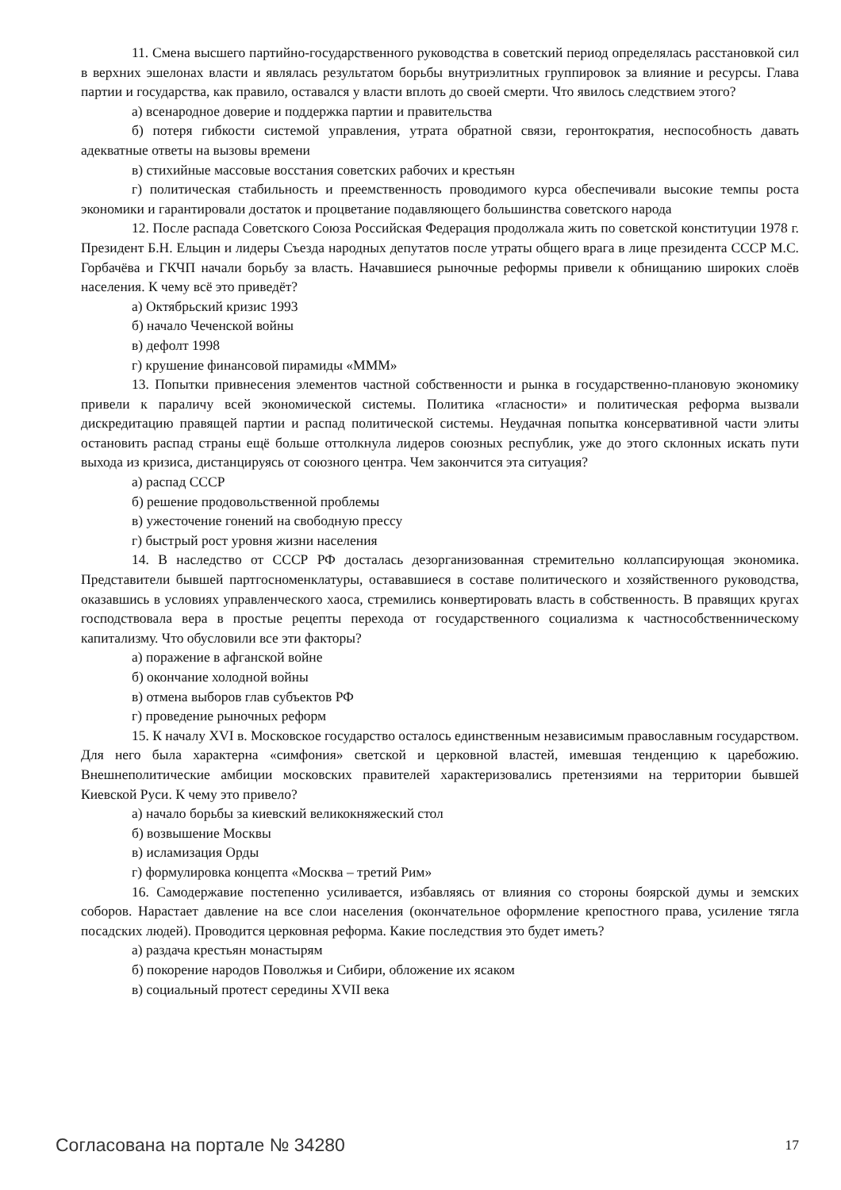11. Смена высшего партийно-государственного руководства в советский период определялась расстановкой сил в верхних эшелонах власти и являлась результатом борьбы внутриэлитных группировок за влияние и ресурсы. Глава партии и государства, как правило, оставался у власти вплоть до своей смерти. Что явилось следствием этого?
а) всенародное доверие и поддержка партии и правительства
б) потеря гибкости системой управления, утрата обратной связи, геронтократия, неспособность давать адекватные ответы на вызовы времени
в) стихийные массовые восстания советских рабочих и крестьян
г) политическая стабильность и преемственность проводимого курса обеспечивали высокие темпы роста экономики и гарантировали достаток и процветание подавляющего большинства советского народа
12. После распада Советского Союза Российская Федерация продолжала жить по советской конституции 1978 г. Президент Б.Н. Ельцин и лидеры Съезда народных депутатов после утраты общего врага в лице президента СССР М.С. Горбачёва и ГКЧП начали борьбу за власть. Начавшиеся рыночные реформы привели к обнищанию широких слоёв населения. К чему всё это приведёт?
а) Октябрьский кризис 1993
б) начало Чеченской войны
в) дефолт 1998
г) крушение финансовой пирамиды «МММ»
13. Попытки привнесения элементов частной собственности и рынка в государственно-плановую экономику привели к параличу всей экономической системы. Политика «гласности» и политическая реформа вызвали дискредитацию правящей партии и распад политической системы. Неудачная попытка консервативной части элиты остановить распад страны ещё больше оттолкнула лидеров союзных республик, уже до этого склонных искать пути выхода из кризиса, дистанцируясь от союзного центра. Чем закончится эта ситуация?
а) распад СССР
б) решение продовольственной проблемы
в) ужесточение гонений на свободную прессу
г) быстрый рост уровня жизни населения
14. В наследство от СССР РФ досталась дезорганизованная стремительно коллапсирующая экономика. Представители бывшей партгосноменклатуры, остававшиеся в составе политического и хозяйственного руководства, оказавшись в условиях управленческого хаоса, стремились конвертировать власть в собственность. В правящих кругах господствовала вера в простые рецепты перехода от государственного социализма к частнособственническому капитализму. Что обусловили все эти факторы?
а) поражение в афганской войне
б) окончание холодной войны
в) отмена выборов глав субъектов РФ
г) проведение рыночных реформ
15. К началу XVI в. Московское государство осталось единственным независимым православным государством. Для него была характерна «симфония» светской и церковной властей, имевшая тенденцию к царебожию. Внешнеполитические амбиции московских правителей характеризовались претензиями на территории бывшей Киевской Руси. К чему это привело?
а) начало борьбы за киевский великокняжеский стол
б) возвышение Москвы
в) исламизация Орды
г) формулировка концепта «Москва – третий Рим»
16. Самодержавие постепенно усиливается, избавляясь от влияния со стороны боярской думы и земских соборов. Нарастает давление на все слои населения (окончательное оформление крепостного права, усиление тягла посадских людей). Проводится церковная реформа. Какие последствия это будет иметь?
а) раздача крестьян монастырям
б) покорение народов Поволжья и Сибири, обложение их ясаком
в) социальный протест середины XVII века
Согласована на портале № 34280 17